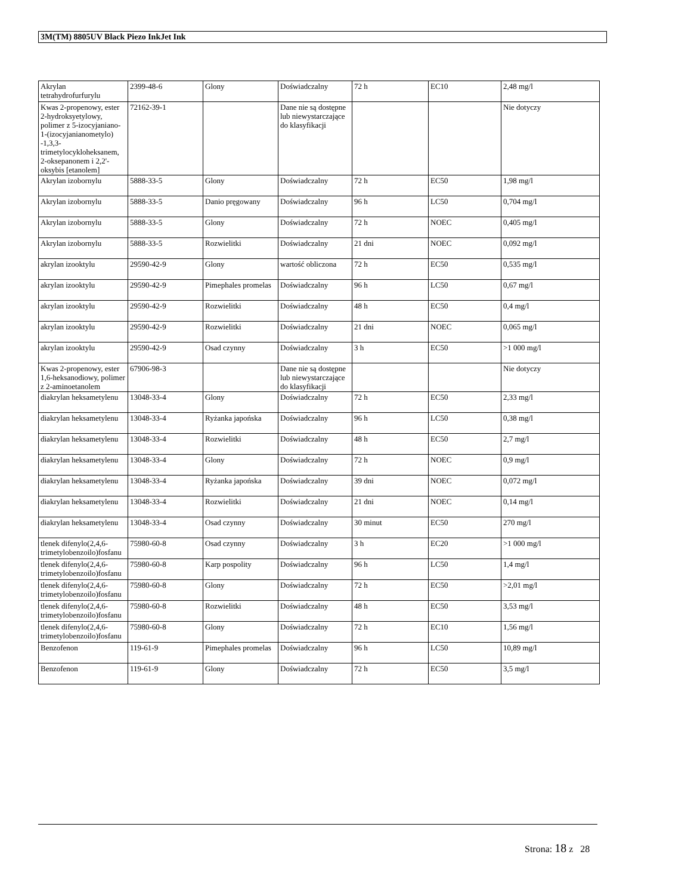3M(TM) 8805UV Black Piezo InkJet Ink
| Akrylan tetrahydrofurfurylu | 2399-48-6 | Glony | Doświadczalny | 72 h | EC10 | 2,48 mg/l |
| Kwas 2-propenowy, ester 2-hydroksyetylowy, polimer z 5-izocyjaniano-1-(izocyjanianometylo) -1,3,3-trimetylocykloheksanem, 2-oksepanonem i 2,2'-oksybis [etanolem] | 72162-39-1 | | Dane nie są dostępne lub niewystarczające do klasyfikacji | | | Nie dotyczy |
| Akrylan izobornylu | 5888-33-5 | Glony | Doświadczalny | 72 h | EC50 | 1,98 mg/l |
| Akrylan izobornylu | 5888-33-5 | Danio pręgowany | Doświadczalny | 96 h | LC50 | 0,704 mg/l |
| Akrylan izobornylu | 5888-33-5 | Glony | Doświadczalny | 72 h | NOEC | 0,405 mg/l |
| Akrylan izobornylu | 5888-33-5 | Rozwielitki | Doświadczalny | 21 dni | NOEC | 0,092 mg/l |
| akrylan izooktylu | 29590-42-9 | Glony | wartość obliczona | 72 h | EC50 | 0,535 mg/l |
| akrylan izooktylu | 29590-42-9 | Pimephales promelas | Doświadczalny | 96 h | LC50 | 0,67 mg/l |
| akrylan izooktylu | 29590-42-9 | Rozwielitki | Doświadczalny | 48 h | EC50 | 0,4 mg/l |
| akrylan izooktylu | 29590-42-9 | Rozwielitki | Doświadczalny | 21 dni | NOEC | 0,065 mg/l |
| akrylan izooktylu | 29590-42-9 | Osad czynny | Doświadczalny | 3 h | EC50 | >1 000 mg/l |
| Kwas 2-propenowy, ester 1,6-heksanodiowy, polimer z 2-aminoetanolem | 67906-98-3 | | Dane nie są dostępne lub niewystarczające do klasyfikacji | | | Nie dotyczy |
| diakrylan heksametylenu | 13048-33-4 | Glony | Doświadczalny | 72 h | EC50 | 2,33 mg/l |
| diakrylan heksametylenu | 13048-33-4 | Ryżanka japońska | Doświadczalny | 96 h | LC50 | 0,38 mg/l |
| diakrylan heksametylenu | 13048-33-4 | Rozwielitki | Doświadczalny | 48 h | EC50 | 2,7 mg/l |
| diakrylan heksametylenu | 13048-33-4 | Glony | Doświadczalny | 72 h | NOEC | 0,9 mg/l |
| diakrylan heksametylenu | 13048-33-4 | Ryżanka japońska | Doświadczalny | 39 dni | NOEC | 0,072 mg/l |
| diakrylan heksametylenu | 13048-33-4 | Rozwielitki | Doświadczalny | 21 dni | NOEC | 0,14 mg/l |
| diakrylan heksametylenu | 13048-33-4 | Osad czynny | Doświadczalny | 30 minut | EC50 | 270 mg/l |
| tlenek difenylo(2,4,6-trimetylobenzoilo)fosfanu | 75980-60-8 | Osad czynny | Doświadczalny | 3 h | EC20 | >1 000 mg/l |
| tlenek difenylo(2,4,6-trimetylobenzoilo)fosfanu | 75980-60-8 | Karp pospolity | Doświadczalny | 96 h | LC50 | 1,4 mg/l |
| tlenek difenylo(2,4,6-trimetylobenzoilo)fosfanu | 75980-60-8 | Glony | Doświadczalny | 72 h | EC50 | >2,01 mg/l |
| tlenek difenylo(2,4,6-trimetylobenzoilo)fosfanu | 75980-60-8 | Rozwielitki | Doświadczalny | 48 h | EC50 | 3,53 mg/l |
| tlenek difenylo(2,4,6-trimetylobenzoilo)fosfanu | 75980-60-8 | Glony | Doświadczalny | 72 h | EC10 | 1,56 mg/l |
| Benzofenon | 119-61-9 | Pimephales promelas | Doświadczalny | 96 h | LC50 | 10,89 mg/l |
| Benzofenon | 119-61-9 | Glony | Doświadczalny | 72 h | EC50 | 3,5 mg/l |
Strona: 18 z 28